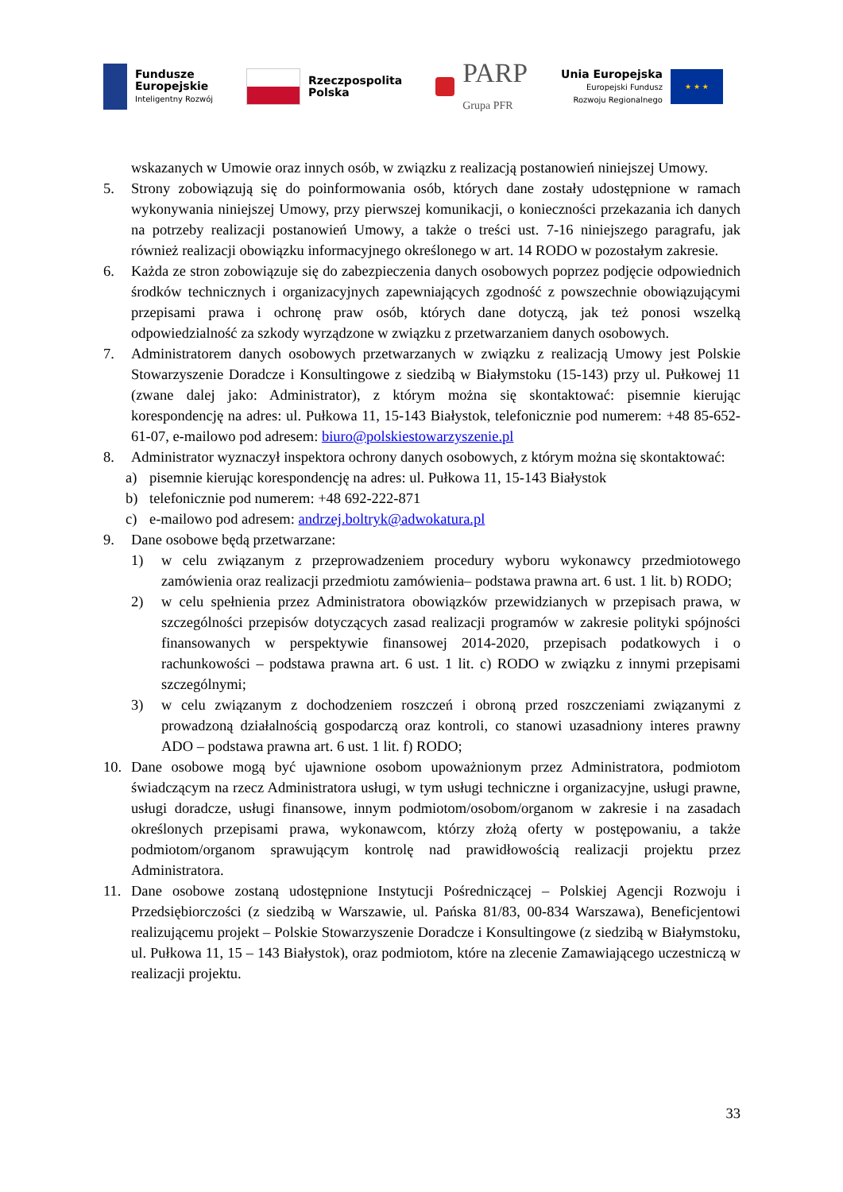Fundusze
Europejskie
Inteligentny Rozwój
Rzeczpospolita
Polska
PARP
Grupa PFR
Unia Europejska
Europejski Fundusz
Rozwoju Regionalnego
★ ★ ★
wskazanych w Umowie oraz innych osób, w związku z realizacją postanowień niniejszej Umowy.
5. Strony zobowiązują się do poinformowania osób, których dane zostały udostępnione w ramach wykonywania niniejszej Umowy, przy pierwszej komunikacji, o konieczności przekazania ich danych na potrzeby realizacji postanowień Umowy, a także o treści ust. 7-16 niniejszego paragrafu, jak również realizacji obowiązku informacyjnego określonego w art. 14 RODO w pozostałym zakresie.
6. Każda ze stron zobowiązuje się do zabezpieczenia danych osobowych poprzez podjęcie odpowiednich środków technicznych i organizacyjnych zapewniających zgodność z powszechnie obowiązującymi przepisami prawa i ochronę praw osób, których dane dotyczą, jak też ponosi wszelką odpowiedzialność za szkody wyrządzone w związku z przetwarzaniem danych osobowych.
7. Administratorem danych osobowych przetwarzanych w związku z realizacją Umowy jest Polskie Stowarzyszenie Doradcze i Konsultingowe z siedzibą w Białymstoku (15-143) przy ul. Pułkowej 11 (zwane dalej jako: Administrator), z którym można się skontaktować: pisemnie kierując korespondencję na adres: ul. Pułkowa 11, 15-143 Białystok, telefonicznie pod numerem: +48 85-652-61-07, e-mailowo pod adresem: biuro@polskiestowarzyszenie.pl
8. Administrator wyznaczył inspektora ochrony danych osobowych, z którym można się skontaktować:
a) pisemnie kierując korespondencję na adres: ul. Pułkowa 11, 15-143 Białystok
b) telefonicznie pod numerem: +48 692-222-871
c) e-mailowo pod adresem: andrzej.boltryk@adwokatura.pl
9. Dane osobowe będą przetwarzane:
1) w celu związanym z przeprowadzeniem procedury wyboru wykonawcy przedmiotowego zamówienia oraz realizacji przedmiotu zamówienia– podstawa prawna art. 6 ust. 1 lit. b) RODO;
2) w celu spełnienia przez Administratora obowiązków przewidzianych w przepisach prawa, w szczególności przepisów dotyczących zasad realizacji programów w zakresie polityki spójności finansowanych w perspektywie finansowej 2014-2020, przepisach podatkowych i o rachunkowości – podstawa prawna art. 6 ust. 1 lit. c) RODO w związku z innymi przepisami szczególnymi;
3) w celu związanym z dochodzeniem roszczeń i obroną przed roszczeniami związanymi z prowadzoną działalnością gospodarczą oraz kontroli, co stanowi uzasadniony interes prawny ADO – podstawa prawna art. 6 ust. 1 lit. f) RODO;
10. Dane osobowe mogą być ujawnione osobom upoważnionym przez Administratora, podmiotom świadczącym na rzecz Administratora usługi, w tym usługi techniczne i organizacyjne, usługi prawne, usługi doradcze, usługi finansowe, innym podmiotom/osobom/organom w zakresie i na zasadach określonych przepisami prawa, wykonawcom, którzy złożą oferty w postępowaniu, a także podmiotom/organom sprawującym kontrolę nad prawidłowością realizacji projektu przez Administratora.
11. Dane osobowe zostaną udostępnione Instytucji Pośredniczącej – Polskiej Agencji Rozwoju i Przedsiębiorczości (z siedzibą w Warszawie, ul. Pańska 81/83, 00-834 Warszawa), Beneficjentowi realizującemu projekt – Polskie Stowarzyszenie Doradcze i Konsultingowe (z siedzibą w Białymstoku, ul. Pułkowa 11, 15 – 143 Białystok), oraz podmiotom, które na zlecenie Zamawiającego uczestniczą w realizacji projektu.
33